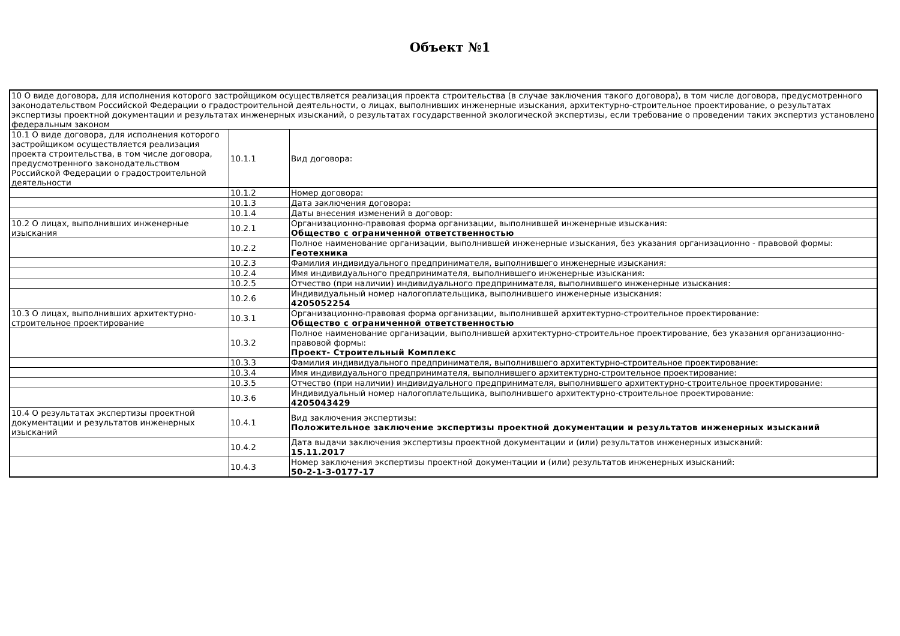Объект №1
| 10 О виде договора, для исполнения которого застройщиком осуществляется реализация проекта строительства (в случае заключения такого договора), в том числе договора, предусмотренного законодательством Российской Федерации о градостроительной деятельности, о лицах, выполнивших инженерные изыскания, архитектурно-строительное проектирование, о результатах экспертизы проектной документации и результатах инженерных изысканий, о результатах государственной экологической экспертизы, если требование о проведении таких экспертиз установлено федеральным законом | | |
| 10.1 О виде договора, для исполнения которого застройщиком осуществляется реализация проекта строительства, в том числе договора, предусмотренного законодательством Российской Федерации о градостроительной деятельности | 10.1.1 | Вид договора: |
| | 10.1.2 | Номер договора: |
| | 10.1.3 | Дата заключения договора: |
| | 10.1.4 | Даты внесения изменений в договор: |
| 10.2 О лицах, выполнивших инженерные изыскания | 10.2.1 | Организационно-правовая форма организации, выполнившей инженерные изыскания: Общество с ограниченной ответственностью |
| | 10.2.2 | Полное наименование организации, выполнившей инженерные изыскания, без указания организационно - правовой формы: Геотехника |
| | 10.2.3 | Фамилия индивидуального предпринимателя, выполнившего инженерные изыскания: |
| | 10.2.4 | Имя индивидуального предпринимателя, выполнившего инженерные изыскания: |
| | 10.2.5 | Отчество (при наличии) индивидуального предпринимателя, выполнившего инженерные изыскания: |
| | 10.2.6 | Индивидуальный номер налогоплательщика, выполнившего инженерные изыскания: 4205052254 |
| 10.3 О лицах, выполнивших архитектурно-строительное проектирование | 10.3.1 | Организационно-правовая форма организации, выполнившей архитектурно-строительное проектирование: Общество с ограниченной ответственностью |
| | 10.3.2 | Полное наименование организации, выполнившей архитектурно-строительное проектирование, без указания организационно-правовой формы: Проект- Строительный Комплекс |
| | 10.3.3 | Фамилия индивидуального предпринимателя, выполнившего архитектурно-строительное проектирование: |
| | 10.3.4 | Имя индивидуального предпринимателя, выполнившего архитектурно-строительное проектирование: |
| | 10.3.5 | Отчество (при наличии) индивидуального предпринимателя, выполнившего архитектурно-строительное проектирование: |
| | 10.3.6 | Индивидуальный номер налогоплательщика, выполнившего архитектурно-строительное проектирование: 4205043429 |
| 10.4 О результатах экспертизы проектной документации и результатов инженерных изысканий | 10.4.1 | Вид заключения экспертизы: Положительное заключение экспертизы проектной документации и результатов инженерных изысканий |
| | 10.4.2 | Дата выдачи заключения экспертизы проектной документации и (или) результатов инженерных изысканий: 15.11.2017 |
| | 10.4.3 | Номер заключения экспертизы проектной документации и (или) результатов инженерных изысканий: 50-2-1-3-0177-17 |